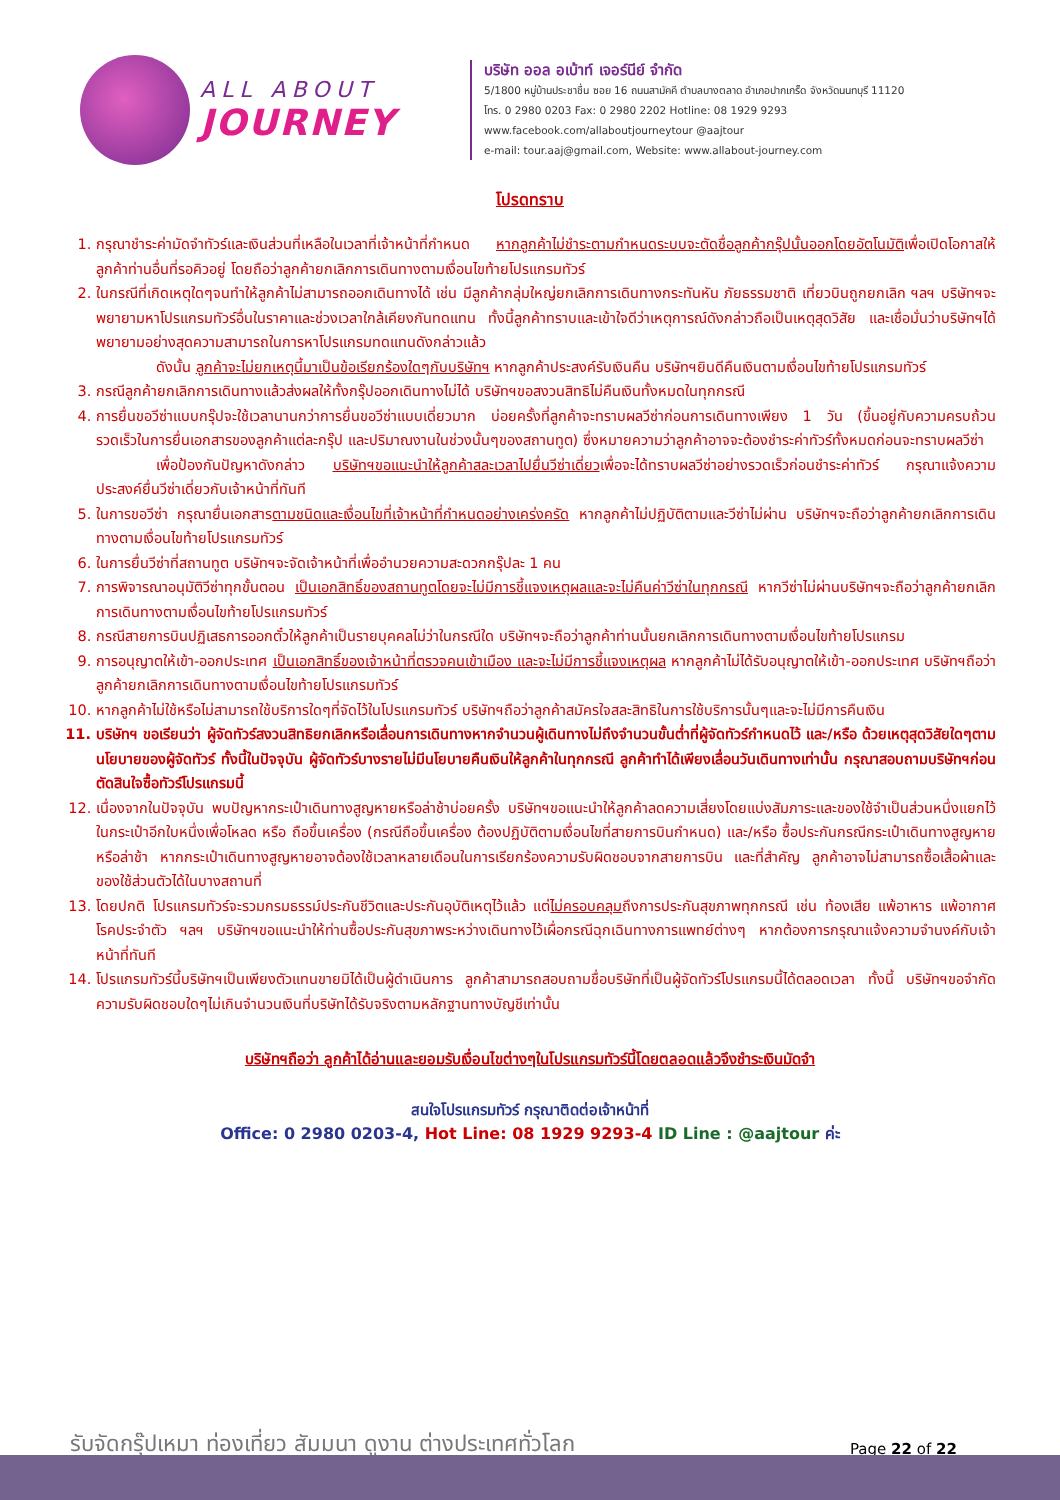ALL ABOUT
JOURNEY
บริษัท ออล อเบ้าท์ เจอร์นีย์ จำกัด
5/1800 หมู่บ้านประชาชื่น ซอย 16 ถนนสามัคคี ตำบลบางตลาด อำเภอปากเกร็ด จังหวัดนนทบุรี 11120
โทร. 0 2980 0203 Fax: 0 2980 2202 Hotline: 08 1929 9293
www.facebook.com/allaboutjourneytour @aajtour
e-mail: tour.aaj@gmail.com, Website: www.allabout-journey.com
โปรดทราบ
1. กรุณาชำระค่ามัดจำทัวร์และเงินส่วนที่เหลือในเวลาที่เจ้าหน้าที่กำหนด หากลูกค้าไม่ชำระตามกำหนดระบบจะตัดชื่อลูกค้ากรุ๊ปนั้นออกโดยอัตโนมัติเพื่อเปิดโอกาสให้ลูกค้าท่านอื่นที่รอคิวอยู่ โดยถือว่าลูกค้ายกเลิกการเดินทางตามเงื่อนไขท้ายโปรแกรมทัวร์
2. ในกรณีที่เกิดเหตุใดๆจนทำให้ลูกค้าไม่สามารถออกเดินทางได้ เช่น มีลูกค้ากลุ่มใหญ่ยกเลิกการเดินทางกระทันหัน ภัยธรรมชาติ เที่ยวบินถูกยกเลิก ฯลฯ บริษัทฯจะพยายามหาโปรแกรมทัวร์อื่นในราคาและช่วงเวลาใกล้เคียงกันทดแทน ทั้งนี้ลูกค้าทราบและเข้าใจดีว่าเหตุการณ์ดังกล่าวถือเป็นเหตุสุดวิสัย และเชื่อมั่นว่าบริษัทฯได้พยายามอย่างสุดความสามารถในการหาโปรแกรมทดแทนดังกล่าวแล้ว
ดังนั้น ลูกค้าจะไม่ยกเหตุนี้มาเป็นข้อเรียกร้องใดๆกับบริษัทฯ หากลูกค้าประสงค์รับเงินคืน บริษัทฯยินดีคืนเงินตามเงื่อนไขท้ายโปรแกรมทัวร์
3. กรณีลูกค้ายกเลิกการเดินทางแล้วส่งผลให้ทั้งกรุ๊ปออกเดินทางไม่ได้ บริษัทฯขอสงวนสิทธิไม่คืนเงินทั้งหมดในทุกกรณี
4. การยื่นขอวีซ่าแบบกรุ๊ปจะใช้เวลานานกว่าการยื่นขอวีซ่าแบบเดี่ยวมาก บ่อยครั้งที่ลูกค้าจะทราบผลวีซ่าก่อนการเดินทางเพียง 1 วัน (ขึ้นอยู่กับความครบถ้วนรวดเร็วในการยื่นเอกสารของลูกค้าแต่ละกรุ๊ป และปริมาณงานในช่วงนั้นๆของสถานทูต) ซึ่งหมายความว่าลูกค้าอาจจะต้องชำระค่าทัวร์ทั้งหมดก่อนจะทราบผลวีซ่า
เพื่อป้องกันปัญหาดังกล่าว บริษัทฯขอแนะนำให้ลูกค้าสละเวลาไปยื่นวีซ่าเดี่ยวเพื่อจะได้ทราบผลวีซ่าอย่างรวดเร็วก่อนชำระค่าทัวร์ กรุณาแจ้งความประสงค์ยื่นวีซ่าเดี่ยวกับเจ้าหน้าที่ทันที
5. ในการขอวีซ่า กรุณายื่นเอกสารตามชนิดและเงื่อนไขที่เจ้าหน้าที่กำหนดอย่างเคร่งครัด หากลูกค้าไม่ปฏิบัติตามและวีซ่าไม่ผ่าน บริษัทฯจะถือว่าลูกค้ายกเลิกการเดินทางตามเงื่อนไขท้ายโปรแกรมทัวร์
6. ในการยื่นวีซ่าที่สถานทูต บริษัทฯจะจัดเจ้าหน้าที่เพื่ออำนวยความสะดวกกรุ๊ปละ 1 คน
7. การพิจารณาอนุมัติวีซ่าทุกขั้นตอน เป็นเอกสิทธิ์ของสถานทูตโดยจะไม่มีการชี้แจงเหตุผลและจะไม่คืนค่าวีซ่าในทุกกรณี หากวีซ่าไม่ผ่านบริษัทฯจะถือว่าลูกค้ายกเลิกการเดินทางตามเงื่อนไขท้ายโปรแกรมทัวร์
8. กรณีสายการบินปฏิเสธการออกตั๋วให้ลูกค้าเป็นรายบุคคลไม่ว่าในกรณีใด บริษัทฯจะถือว่าลูกค้าท่านนั้นยกเลิกการเดินทางตามเงื่อนไขท้ายโปรแกรม
9. การอนุญาตให้เข้า-ออกประเทศ เป็นเอกสิทธิ์ของเจ้าหน้าที่ตรวจคนเข้าเมือง และจะไม่มีการชี้แจงเหตุผล หากลูกค้าไม่ได้รับอนุญาตให้เข้า-ออกประเทศ บริษัทฯถือว่าลูกค้ายกเลิกการเดินทางตามเงื่อนไขท้ายโปรแกรมทัวร์
10. หากลูกค้าไม่ใช้หรือไม่สามารถใช้บริการใดๆที่จัดไว้ในโปรแกรมทัวร์ บริษัทฯถือว่าลูกค้าสมัครใจสละสิทธิในการใช้บริการนั้นๆและจะไม่มีการคืนเงิน
11. บริษัทฯ ขอเรียนว่า ผู้จัดทัวร์สงวนสิทธิยกเลิกหรือเลื่อนการเดินทางหากจำนวนผู้เดินทางไม่ถึงจำนวนขั้นต่ำที่ผู้จัดทัวร์กำหนดไว้ และ/หรือ ด้วยเหตุสุดวิสัยใดๆตามนโยบายของผู้จัดทัวร์ ทั้งนี้ในปัจจุบัน ผู้จัดทัวร์บางรายไม่มีนโยบายคืนเงินให้ลูกค้าในทุกกรณี ลูกค้าทำได้เพียงเลื่อนวันเดินทางเท่านั้น กรุณาสอบถามบริษัทฯก่อนตัดสินใจซื้อทัวร์โปรแกรมนี้
12. เนื่องจากในปัจจุบัน พบปัญหากระเป๋าเดินทางสูญหายหรือล่าช้าบ่อยครั้ง บริษัทฯขอแนะนำให้ลูกค้าลดความเสี่ยงโดยแบ่งสัมภาระและของใช้จำเป็นส่วนหนึ่งแยกไว้ในกระเป๋าอีกใบหนึ่งเพื่อโหลด หรือ ถือขึ้นเครื่อง (กรณีถือขึ้นเครื่อง ต้องปฏิบัติตามเงื่อนไขที่สายการบินกำหนด) และ/หรือ ซื้อประกันกรณีกระเป๋าเดินทางสูญหายหรือล่าช้า หากกระเป๋าเดินทางสูญหายอาจต้องใช้เวลาหลายเดือนในการเรียกร้องความรับผิดชอบจากสายการบิน และที่สำคัญ ลูกค้าอาจไม่สามารถซื้อเสื้อผ้าและของใช้ส่วนตัวได้ในบางสถานที่
13. โดยปกติ โปรแกรมทัวร์จะรวมกรมธรรม์ประกันชีวิตและประกันอุบัติเหตุไว้แล้ว แต่ไม่ครอบคลุมถึงการประกันสุขภาพทุกกรณี เช่น ท้องเสีย แพ้อาหาร แพ้อากาศ โรคประจำตัว ฯลฯ บริษัทฯขอแนะนำให้ท่านซื้อประกันสุขภาพระหว่างเดินทางไว้เผื่อกรณีฉุกเฉินทางการแพทย์ต่างๆ หากต้องการกรุณาแจ้งความจำนงค์กับเจ้าหน้าที่ทันที
14. โปรแกรมทัวร์นี้บริษัทฯเป็นเพียงตัวแทนขายมิได้เป็นผู้ดำเนินการ ลูกค้าสามารถสอบถามชื่อบริษัทที่เป็นผู้จัดทัวร์โปรแกรมนี้ได้ตลอดเวลา ทั้งนี้ บริษัทฯขอจำกัดความรับผิดชอบใดๆไม่เกินจำนวนเงินที่บริษัทได้รับจริงตามหลักฐานทางบัญชีเท่านั้น
บริษัทฯถือว่า ลูกค้าได้อ่านและยอมรับเงื่อนไขต่างๆในโปรแกรมทัวร์นี้โดยตลอดแล้วจึงชำระเงินมัดจำ
สนใจโปรแกรมทัวร์ กรุณาติดต่อเจ้าหน้าที่
Office: 0 2980 0203-4, Hot Line: 08 1929 9293-4 ID Line : @aajtour ค่ะ
รับจัดกรุ๊ปเหมา ท่องเที่ยว สัมมนา ดูงาน ต่างประเทศทั่วโลก
Page 22 of 22